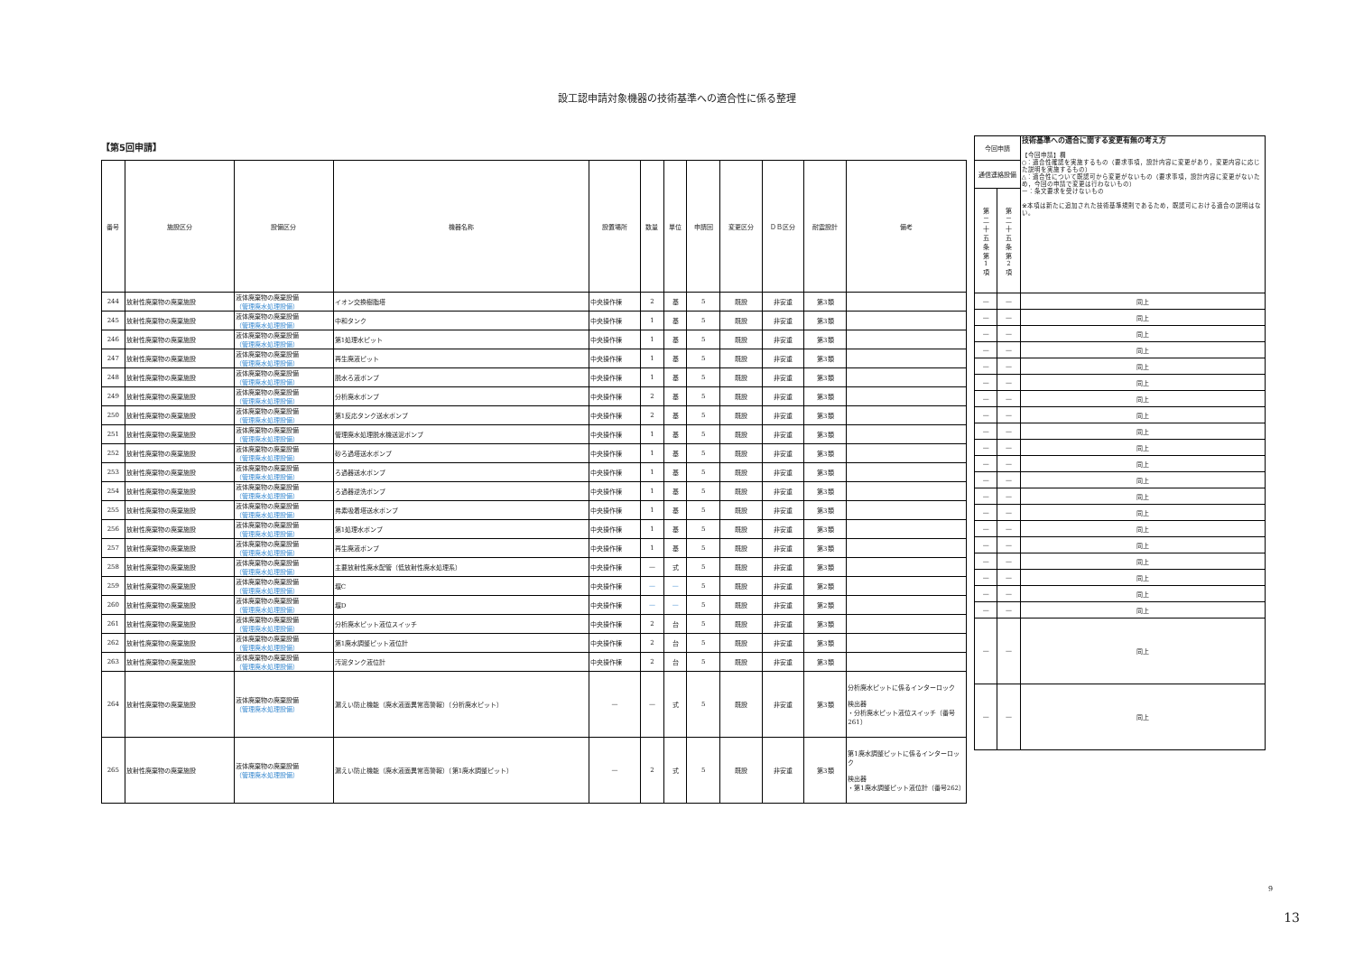設工認申請対象機器の技術基準への適合性に係る整理
【第5回申請】
| 番号 | 施設区分 | 設備区分 | 機器名称 | 設置場所 | 数量 | 単位 | 申請回 | 変更区分 | ＤＢ区分 | 耐震設計 | 備考 |
| --- | --- | --- | --- | --- | --- | --- | --- | --- | --- | --- | --- |
| 244 | 放射性廃棄物の廃棄施設 | 液体廃棄物の廃棄設備 （管理廃水処理設備） | イオン交換樹脂塔 | 中央操作棟 | 2 | 基 | 5 | 既設 | 非安重 | 第3類 | |
| 245 | 放射性廃棄物の廃棄施設 | 液体廃棄物の廃棄設備 （管理廃水処理設備） | 中和タンク | 中央操作棟 | 1 | 基 | 5 | 既設 | 非安重 | 第3類 | |
| 246 | 放射性廃棄物の廃棄施設 | 液体廃棄物の廃棄設備 （管理廃水処理設備） | 第1処理水ピット | 中央操作棟 | 1 | 基 | 5 | 既設 | 非安重 | 第3類 | |
| 247 | 放射性廃棄物の廃棄施設 | 液体廃棄物の廃棄設備 （管理廃水処理設備） | 再生廃液ピット | 中央操作棟 | 1 | 基 | 5 | 既設 | 非安重 | 第3類 | |
| 248 | 放射性廃棄物の廃棄施設 | 液体廃棄物の廃棄設備 （管理廃水処理設備） | 脱水ろ液ポンプ | 中央操作棟 | 1 | 基 | 5 | 既設 | 非安重 | 第3類 | |
| 249 | 放射性廃棄物の廃棄施設 | 液体廃棄物の廃棄設備 （管理廃水処理設備） | 分析廃水ポンプ | 中央操作棟 | 2 | 基 | 5 | 既設 | 非安重 | 第3類 | |
| 250 | 放射性廃棄物の廃棄施設 | 液体廃棄物の廃棄設備 （管理廃水処理設備） | 第1反応タンク送水ポンプ | 中央操作棟 | 2 | 基 | 5 | 既設 | 非安重 | 第3類 | |
| 251 | 放射性廃棄物の廃棄施設 | 液体廃棄物の廃棄設備 （管理廃水処理設備） | 管理廃水処理脱水機送泥ポンプ | 中央操作棟 | 1 | 基 | 5 | 既設 | 非安重 | 第3類 | |
| 252 | 放射性廃棄物の廃棄施設 | 液体廃棄物の廃棄設備 （管理廃水処理設備） | 砂ろ過塔送水ポンプ | 中央操作棟 | 1 | 基 | 5 | 既設 | 非安重 | 第3類 | |
| 253 | 放射性廃棄物の廃棄施設 | 液体廃棄物の廃棄設備 （管理廃水処理設備） | ろ過器送水ポンプ | 中央操作棟 | 1 | 基 | 5 | 既設 | 非安重 | 第3類 | |
| 254 | 放射性廃棄物の廃棄施設 | 液体廃棄物の廃棄設備 （管理廃水処理設備） | ろ過器逆洗ポンプ | 中央操作棟 | 1 | 基 | 5 | 既設 | 非安重 | 第3類 | |
| 255 | 放射性廃棄物の廃棄施設 | 液体廃棄物の廃棄設備 （管理廃水処理設備） | 弗素吸着塔送水ポンプ | 中央操作棟 | 1 | 基 | 5 | 既設 | 非安重 | 第3類 | |
| 256 | 放射性廃棄物の廃棄施設 | 液体廃棄物の廃棄設備 （管理廃水処理設備） | 第1処理水ポンプ | 中央操作棟 | 1 | 基 | 5 | 既設 | 非安重 | 第3類 | |
| 257 | 放射性廃棄物の廃棄施設 | 液体廃棄物の廃棄設備 （管理廃水処理設備） | 再生廃液ポンプ | 中央操作棟 | 1 | 基 | 5 | 既設 | 非安重 | 第3類 | |
| 258 | 放射性廃棄物の廃棄施設 | 液体廃棄物の廃棄設備 （管理廃水処理設備） | 主要放射性廃水配管（低放射性廃水処理系） | 中央操作棟 | — | 式 | 5 | 既設 | 非安重 | 第3類 | |
| 259 | 放射性廃棄物の廃棄施設 | 液体廃棄物の廃棄設備 （管理廃水処理設備） | 堰C | 中央操作棟 | — | — | 5 | 既設 | 非安重 | 第2類 | |
| 260 | 放射性廃棄物の廃棄施設 | 液体廃棄物の廃棄設備 （管理廃水処理設備） | 堰D | 中央操作棟 | — | — | 5 | 既設 | 非安重 | 第2類 | |
| 261 | 放射性廃棄物の廃棄施設 | 液体廃棄物の廃棄設備 （管理廃水処理設備） | 分析廃水ピット液位スイッチ | 中央操作棟 | 2 | 台 | 5 | 既設 | 非安重 | 第3類 | |
| 262 | 放射性廃棄物の廃棄施設 | 液体廃棄物の廃棄設備 （管理廃水処理設備） | 第1廃水調整ピット液位計 | 中央操作棟 | 2 | 台 | 5 | 既設 | 非安重 | 第3類 | |
| 263 | 放射性廃棄物の廃棄施設 | 液体廃棄物の廃棄設備 （管理廃水処理設備） | 汚泥タンク液位計 | 中央操作棟 | 2 | 台 | 5 | 既設 | 非安重 | 第3類 | |
| 264 | 放射性廃棄物の廃棄施設 | 液体廃棄物の廃棄設備 （管理廃水処理設備） | 漏えい防止機能（廃水液面異常高警報）（分析廃水ピット） | — | — | 式 | 5 | 既設 | 非安重 | 第3類 | 分析廃水ピットに係るインターロック 検出器 ・分析廃水ピット液位スイッチ（番号261） |
| 265 | 放射性廃棄物の廃棄施設 | 液体廃棄物の廃棄設備 （管理廃水処理設備） | 漏えい防止機能（廃水液面異常高警報）（第1廃水調整ピット） | — | 2 | 式 | 5 | 既設 | 非安重 | 第3類 | 第1廃水調整ピットに係るインターロック 検出器 ・第1廃水調整ピット液位計（番号262） |
| 今回申請 | | 技術基準への適合に関する変更有無の考え方 【今回申請】欄 ○：適合性確認を実施するもの（要求事項，設計内容に変更があり，変更内容に応じた説明を実施するもの） △：適合性について既認可から変更がないもの（要求事項，設計内容に変更がないため，今回の申請で変更は行わないもの） ー：条文要求を受けないもの ※本項は新たに追加された技術基準規則であるため，既認可における適合の説明はない。 |
| 通信連絡設備 | | |
| 第 二 十 五 条 第 1 項 | 第 二 十 五 条 第 2 項 | |
| — | — | 同上 |
| — | — | 同上 |
| — | — | 同上 |
| — | — | 同上 |
| — | — | 同上 |
| — | — | 同上 |
| — | — | 同上 |
| — | — | 同上 |
| — | — | 同上 |
| — | — | 同上 |
| — | — | 同上 |
| — | — | 同上 |
| — | — | 同上 |
| — | — | 同上 |
| — | — | 同上 |
| — | — | 同上 |
| — | — | 同上 |
| — | — | 同上 |
| — | — | 同上 |
| — | — | 同上 |
| — | — | 同上 |
| — | — | 同上 |
9
13